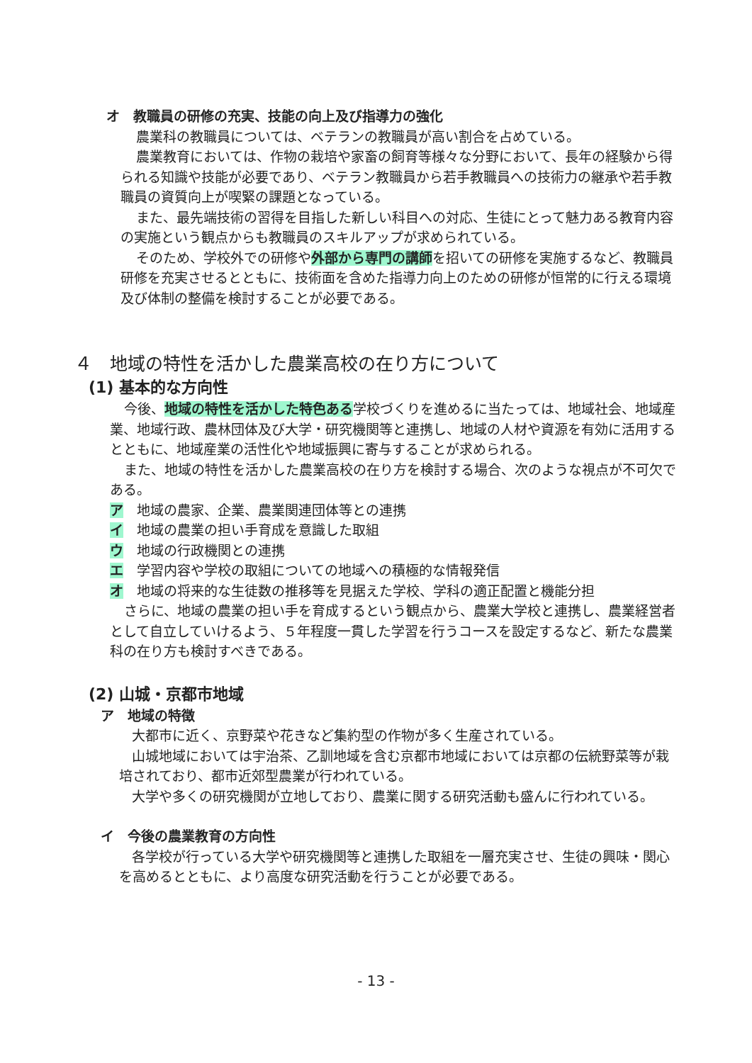オ　教職員の研修の充実、技能の向上及び指導力の強化
農業科の教職員については、ベテランの教職員が高い割合を占めている。
農業教育においては、作物の栽培や家畜の飼育等様々な分野において、長年の経験から得られる知識や技能が必要であり、ベテラン教職員から若手教職員への技術力の継承や若手教職員の資質向上が喫緊の課題となっている。
また、最先端技術の習得を目指した新しい科目への対応、生徒にとって魅力ある教育内容の実施という観点からも教職員のスキルアップが求められている。
そのため、学校外での研修や外部から専門の講師を招いての研修を実施するなど、教職員研修を充実させるとともに、技術面を含めた指導力向上のための研修が恒常的に行える環境及び体制の整備を検討することが必要である。
４　地域の特性を活かした農業高校の在り方について
(1) 基本的な方向性
今後、地域の特性を活かした特色ある学校づくりを進めるに当たっては、地域社会、地域産業、地域行政、農林団体及び大学・研究機関等と連携し、地域の人材や資源を有効に活用するとともに、地域産業の活性化や地域振興に寄与することが求められる。
また、地域の特性を活かした農業高校の在り方を検討する場合、次のような視点が不可欠である。
ア　地域の農家、企業、農業関連団体等との連携
イ　地域の農業の担い手育成を意識した取組
ウ　地域の行政機関との連携
エ　学習内容や学校の取組についての地域への積極的な情報発信
オ　地域の将来的な生徒数の推移等を見据えた学校、学科の適正配置と機能分担
さらに、地域の農業の担い手を育成するという観点から、農業大学校と連携し、農業経営者として自立していけるよう、５年程度一貫した学習を行うコースを設定するなど、新たな農業科の在り方も検討すべきである。
(2) 山城・京都市地域
ア　地域の特徴
大都市に近く、京野菜や花きなど集約型の作物が多く生産されている。
山城地域においては宇治茶、乙訓地域を含む京都市地域においては京都の伝統野菜等が栽培されており、都市近郊型農業が行われている。
大学や多くの研究機関が立地しており、農業に関する研究活動も盛んに行われている。
イ　今後の農業教育の方向性
各学校が行っている大学や研究機関等と連携した取組を一層充実させ、生徒の興味・関心を高めるとともに、より高度な研究活動を行うことが必要である。
- 13 -